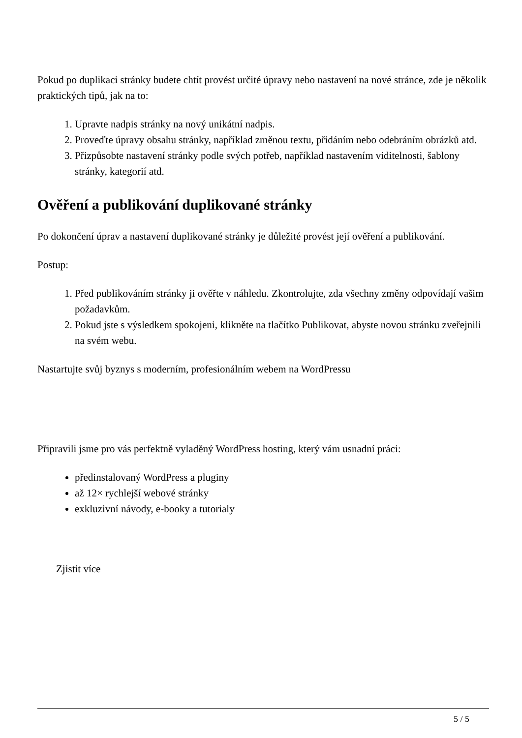Pokud po duplikaci stránky budete chtít provést určité úpravy nebo nastavení na nové stránce, zde je několik praktických tipů, jak na to:
1. Upravte nadpis stránky na nový unikátní nadpis.
2. Proveďte úpravy obsahu stránky, například změnou textu, přidáním nebo odebráním obrázků atd.
3. Přizpůsobte nastavení stránky podle svých potřeb, například nastavením viditelnosti, šablony stránky, kategorií atd.
Ověření a publikování duplikované stránky
Po dokončení úprav a nastavení duplikované stránky je důležité provést její ověření a publikování.
Postup:
1. Před publikováním stránky ji ověřte v náhledu. Zkontrolujte, zda všechny změny odpovídají vašim požadavkům.
2. Pokud jste s výsledkem spokojeni, klikněte na tlačítko Publikovat, abyste novou stránku zveřejnili na svém webu.
Nastartujte svůj byznys s moderním, profesionálním webem na WordPressu
Připravili jsme pro vás perfektně vyladěný WordPress hosting, který vám usnadní práci:
předinstalovaný WordPress a pluginy
až 12× rychlejší webové stránky
exkluzivní návody, e-booky a tutorialy
Zjistit více
5 / 5